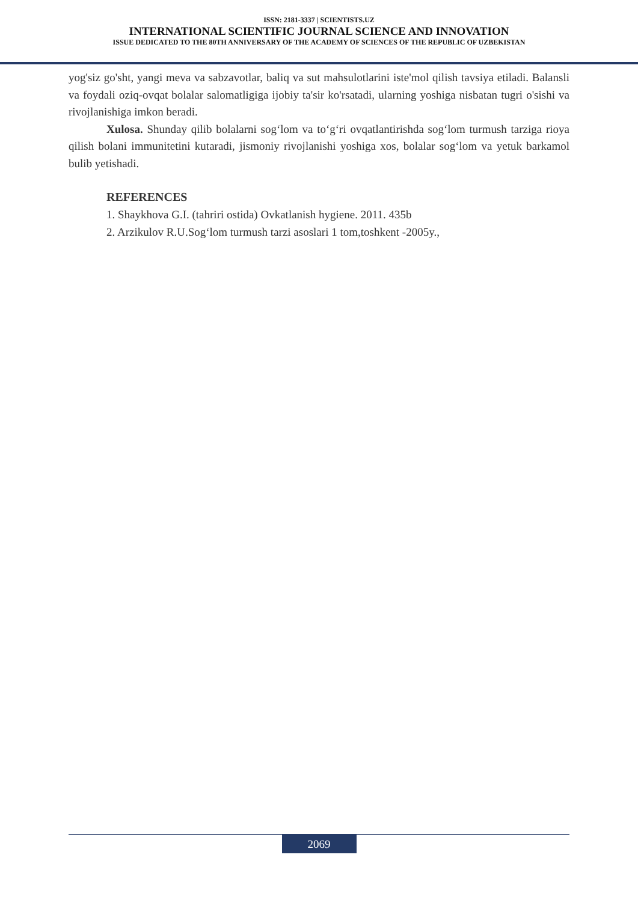ISSN: 2181-3337 | SCIENTISTS.UZ
INTERNATIONAL SCIENTIFIC JOURNAL SCIENCE AND INNOVATION
ISSUE DEDICATED TO THE 80TH ANNIVERSARY OF THE ACADEMY OF SCIENCES OF THE REPUBLIC OF UZBEKISTAN
yog'siz go'sht, yangi meva va sabzavotlar, baliq va sut mahsulotlarini iste'mol qilish tavsiya etiladi. Balansli va foydali oziq-ovqat bolalar salomatligiga ijobiy ta'sir ko'rsatadi, ularning yoshiga nisbatan tugri o'sishi va rivojlanishiga imkon beradi.
Xulosa. Shunday qilib bolalarni sog‘lom va to‘g‘ri ovqatlantirishda sog‘lom turmush tarziga rioya qilish bolani immunitetini kutaradi, jismoniy rivojlanishi yoshiga xos, bolalar sog‘lom va yetuk barkamol bulib yetishadi.
REFERENCES
1. Shaykhova G.I. (tahriri ostida) Ovkatlanish hygiene. 2011. 435b
2. Arzikulov R.U.Sog‘lom turmush tarzi asoslari 1 tom,toshkent -2005y.,
2069